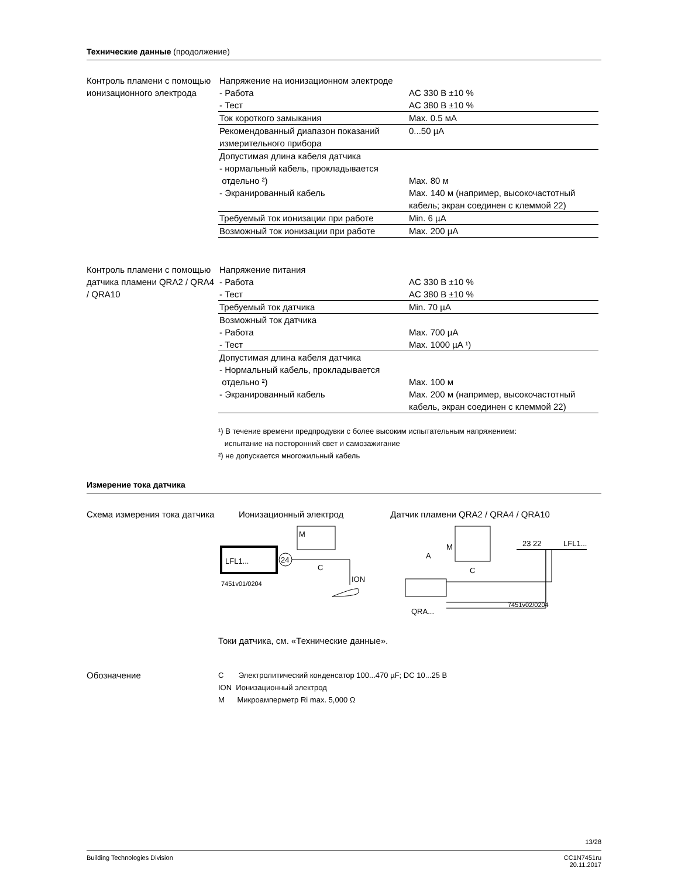Технические данные (продолжение)
Контроль пламени с помощью ионизационного электрода
| Напряжение на ионизационном электроде | |
| - Работа | AC 330 В ±10 % |
| - Тест | AC 380 В ±10 % |
| Ток короткого замыкания | Max. 0.5 мА |
| Рекомендованный диапазон показаний измерительного прибора | 0...50 µA |
| Допустимая длина кабеля датчика - нормальный кабель, прокладывается отдельно ²) | Max. 80 м |
| - Экранированный кабель | Max. 140 м (например, высокочастотный кабель; экран соединен с клеммой 22) |
| Требуемый ток ионизации при работе | Min. 6 µA |
| Возможный ток ионизации при работе | Max. 200 µA |
Контроль пламени с помощью датчика пламени QRA2 / QRA4 / QRA10
| Напряжение питания | |
| - Работа | AC 330 В ±10 % |
| - Тест | AC 380 В ±10 % |
| Требуемый ток датчика | Min. 70 µA |
| Возможный ток датчика | |
| - Работа | Max. 700 µA |
| - Тест | Max. 1000 µA ¹) |
| Допустимая длина кабеля датчика - Нормальный кабель, прокладывается отдельно ²) | Max. 100 м |
| - Экранированный кабель | Max. 200 м (например, высокочастотный кабель, экран соединен с клеммой 22) |
¹) В течение времени предпродувки с более высоким испытательным напряжением:
испытание на посторонний свет и самозажигание
²) не допускается многожильный кабель
Измерение тока датчика
Схема измерения тока датчика
Ионизационный электрод Датчик пламени QRA2 / QRA4 / QRA10
LFL1...
24
7451v01/0204
M
C
ION
QRA...
M
C
A
23 22
LFL1...
7451v02/0204
Токи датчика, см. «Технические данные».
Обозначение
C Электролитический конденсатор 100...470 µF; DC 10...25 В
ION Ионизационный электрод
M Микроамперметр Ri max. 5,000 Ω
13/28
Building Technologies Division CC1N7451ru
20.11.2017